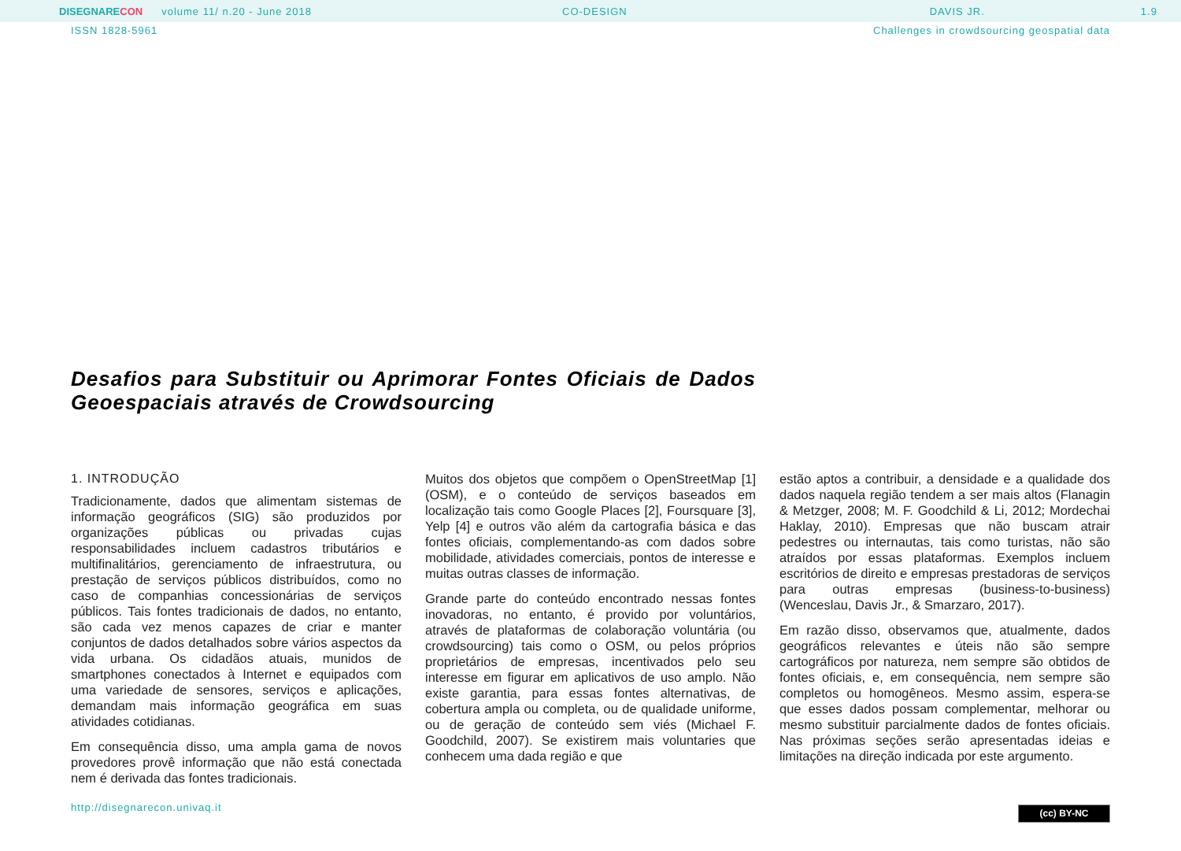DISEGNARECON volume 11/ n.20 - June 2018 CO-DESIGN DAVIS JR. 1.9
ISSN 1828-5961 Challenges in crowdsourcing geospatial data
Desafios para Substituir ou Aprimorar Fontes Oficiais de Dados Geoespaciais através de Crowdsourcing
1. INTRODUÇÃO
Tradicionamente, dados que alimentam sistemas de informação geográficos (SIG) são produzidos por organizações públicas ou privadas cujas responsabilidades incluem cadastros tributários e multifinalitários, gerenciamento de infraestrutura, ou prestação de serviços públicos distribuídos, como no caso de companhias concessionárias de serviços públicos. Tais fontes tradicionais de dados, no entanto, são cada vez menos capazes de criar e manter conjuntos de dados detalhados sobre vários aspectos da vida urbana. Os cidadãos atuais, munidos de smartphones conectados à Internet e equipados com uma variedade de sensores, serviços e aplicações, demandam mais informação geográfica em suas atividades cotidianas.
Em consequência disso, uma ampla gama de novos provedores provê informação que não está conectada nem é derivada das fontes tradicionais.
Muitos dos objetos que compõem o OpenStreetMap [1] (OSM), e o conteúdo de serviços baseados em localização tais como Google Places [2], Foursquare [3], Yelp [4] e outros vão além da cartografia básica e das fontes oficiais, complementando-as com dados sobre mobilidade, atividades comerciais, pontos de interesse e muitas outras classes de informação.
Grande parte do conteúdo encontrado nessas fontes inovadoras, no entanto, é provido por voluntários, através de plataformas de colaboração voluntária (ou crowdsourcing) tais como o OSM, ou pelos próprios proprietários de empresas, incentivados pelo seu interesse em figurar em aplicativos de uso amplo. Não existe garantia, para essas fontes alternativas, de cobertura ampla ou completa, ou de qualidade uniforme, ou de geração de conteúdo sem viés (Michael F. Goodchild, 2007). Se existirem mais voluntaries que conhecem uma dada região e que
estão aptos a contribuir, a densidade e a qualidade dos dados naquela região tendem a ser mais altos (Flanagin & Metzger, 2008; M. F. Goodchild & Li, 2012; Mordechai Haklay, 2010). Empresas que não buscam atrair pedestres ou internautas, tais como turistas, não são atraídos por essas plataformas. Exemplos incluem escritórios de direito e empresas prestadoras de serviços para outras empresas (business-to-business) (Wenceslau, Davis Jr., & Smarzaro, 2017).
Em razão disso, observamos que, atualmente, dados geográficos relevantes e úteis não são sempre cartográficos por natureza, nem sempre são obtidos de fontes oficiais, e, em consequência, nem sempre são completos ou homogêneos. Mesmo assim, espera-se que esses dados possam complementar, melhorar ou mesmo substituir parcialmente dados de fontes oficiais. Nas próximas seções serão apresentadas ideias e limitações na direção indicada por este argumento.
http://disegnarecon.univaq.it (cc) BY-NC